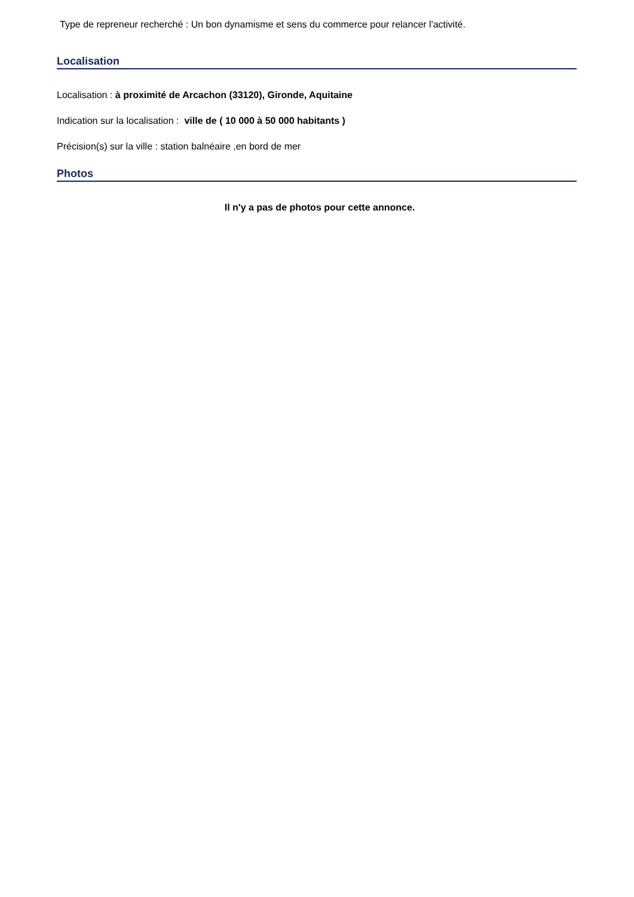Type de repreneur recherché : Un bon dynamisme et sens du commerce pour relancer l'activité.
Localisation
Localisation : à proximité de Arcachon (33120), Gironde, Aquitaine
Indication sur la localisation : ville de ( 10 000 à 50 000 habitants )
Précision(s) sur la ville : station balnéaire ,en bord de mer
Photos
Il n'y a pas de photos pour cette annonce.